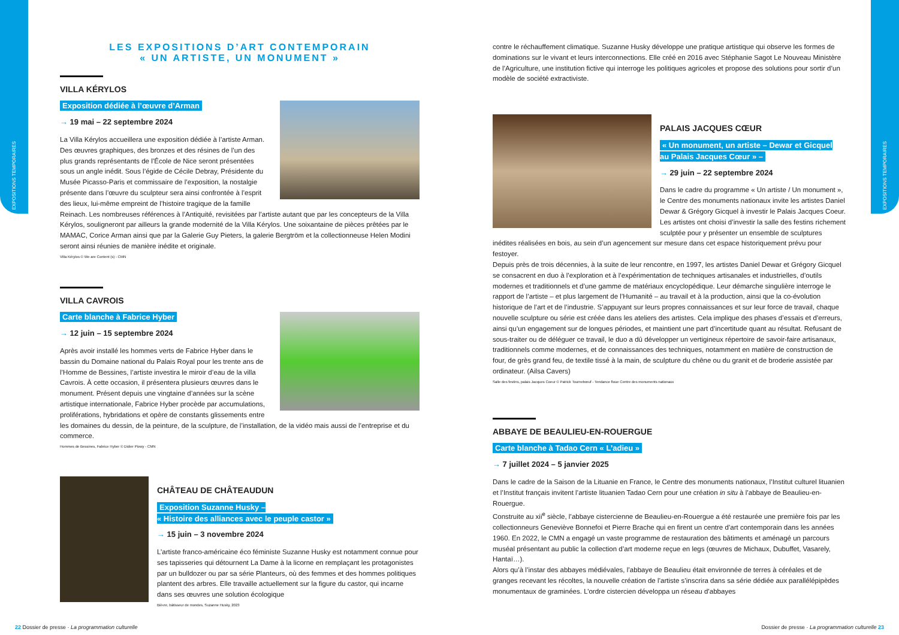EXPOSITIONS TEMPORAIRES
EXPOSITIONS TEMPORAIRES
LES EXPOSITIONS D’ART CONTEMPORAIN
« UN ARTISTE, UN MONUMENT »
VILLA KÉRYLOS
Exposition dédiée à l’œuvre d’Arman
→ 19 mai – 22 septembre 2024
La Villa Kérylos accueillera une exposition dédiée à l’artiste Arman. Des œuvres graphiques, des bronzes et des résines de l’un des plus grands représentants de l’École de Nice seront présentées sous un angle inédit. Sous l’égide de Cécile Debray, Présidente du Musée Picasso-Paris et commissaire de l’exposition, la nostalgie présente dans l’œuvre du sculpteur sera ainsi confrontée à l’esprit des lieux, lui-même empreint de l’histoire tragique de la famille Reinach. Les nombreuses références à l’Antiquité, revisitées par l’artiste autant que par les concepteurs de la Villa Kérylos, souligneront par ailleurs la grande modernité de la Villa Kérylos. Une soixantaine de pièces prêtées par le MAMAC, Corice Arman ainsi que par la Galerie Guy Pieters, la galerie Bergtröm et la collectionneuse Helen Modini seront ainsi réunies de manière inédite et originale.
Villa Kérylos © We are Content (s) - CMN
VILLA CAVROIS
Carte blanche à Fabrice Hyber
→ 12 juin – 15 septembre 2024
Après avoir installé les hommes verts de Fabrice Hyber dans le bassin du Domaine national du Palais Royal pour les trente ans de l’Homme de Bessines, l’artiste investira le miroir d’eau de la villa Cavrois. À cette occasion, il présentera plusieurs œuvres dans le monument. Présent depuis une vingtaine d’années sur la scène artistique internationale, Fabrice Hyber procède par accumulations, proliférations, hybridations et opère de constants glissements entre les domaines du dessin, de la peinture, de la sculpture, de l’installation, de la vidéo mais aussi de l’entreprise et du commerce.
Hommes de Bessines, Fabrice Hyber © Didier Plowy - CMN
CHÂTEAU DE CHÂTEAUDUN
Exposition Suzanne Husky –
« Histoire des alliances avec le peuple castor »
→ 15 juin – 3 novembre 2024
L’artiste franco-américaine éco féministe Suzanne Husky est notamment connue pour ses tapisseries qui détournent La Dame à la licorne en remplaçant les protagonistes par un bulldozer ou par sa série Planteurs, où des femmes et des hommes politiques plantent des arbres. Elle travaille actuellement sur la figure du castor, qui incarne dans ses œuvres une solution écologique
Bièvre, bâtisseur de mondes, Suzanne Husky, 2023
contre le réchauffement climatique. Suzanne Husky développe une pratique artistique qui observe les formes de dominations sur le vivant et leurs interconnections. Elle créé en 2016 avec Stéphanie Sagot Le Nouveau Ministère de l’Agriculture, une institution fictive qui interroge les politiques agricoles et propose des solutions pour sortir d’un modèle de société extractiviste.
PALAIS JACQUES CŒUR
« Un monument, un artiste – Dewar et Gicquel
au Palais Jacques Cœur » –
→ 29 juin – 22 septembre 2024
Dans le cadre du programme « Un artiste / Un monument », le Centre des monuments nationaux invite les artistes Daniel Dewar & Grégory Gicquel à investir le Palais Jacques Coeur. Les artistes ont choisi d’investir la salle des festins richement sculptée pour y présenter un ensemble de sculptures inédites réalisées en bois, au sein d’un agencement sur mesure dans cet espace historiquement prévu pour festoyer.
Depuis près de trois décennies, à la suite de leur rencontre, en 1997, les artistes Daniel Dewar et Grégory Gicquel se consacrent en duo à l’exploration et à l’expérimentation de techniques artisanales et industrielles, d’outils modernes et traditionnels et d’une gamme de matériaux encyclopédique. Leur démarche singulière interroge le rapport de l’artiste – et plus largement de l’Humanité – au travail et à la production, ainsi que la co-évolution historique de l’art et de l’industrie. S’appuyant sur leurs propres connaissances et sur leur force de travail, chaque nouvelle sculpture ou série est créée dans les ateliers des artistes. Cela implique des phases d’essais et d’erreurs, ainsi qu’un engagement sur de longues périodes, et maintient une part d’incertitude quant au résultat. Refusant de sous-traiter ou de déléguer ce travail, le duo a dû développer un vertigineux répertoire de savoir-faire artisanaux, traditionnels comme modernes, et de connaissances des techniques, notamment en matière de construction de four, de grès grand feu, de textile tissé à la main, de sculpture du chêne ou du granit et de broderie assistée par ordinateur. (Ailsa Cavers)
Salle des festins, palais Jacques Coeur © Patrick Tournebœuf - Tendance floue Centre des monuments nationaux
ABBAYE DE BEAULIEU-EN-ROUERGUE
Carte blanche à Tadao Cern « L’adieu »
→ 7 juillet 2024 – 5 janvier 2025
Dans le cadre de la Saison de la Lituanie en France, le Centre des monuments nationaux, l’Institut culturel lituanien et l’Institut français invitent l’artiste lituanien Tadao Cern pour une création in situ à l’abbaye de Beaulieu-en-Rouergue.
Construite au xii<sup>e</sup> siècle, l’abbaye cistercienne de Beaulieu-en-Rouergue a été restaurée une première fois par les collectionneurs Geneviève Bonnefoi et Pierre Brache qui en firent un centre d’art contemporain dans les années 1960. En 2022, le CMN a engagé un vaste programme de restauration des bâtiments et aménagé un parcours muséal présentant au public la collection d’art moderne reçue en legs (œuvres de Michaux, Dubuffet, Vasarely, Hantaï…).
Alors qu’à l’instar des abbayes médiévales, l’abbaye de Beaulieu était environnée de terres à céréales et de granges recevant les récoltes, la nouvelle création de l’artiste s’inscrira dans sa série dédiée aux parallélépipèdes monumentaux de graminées. L’ordre cistercien développa un réseau d’abbayes
22 Dossier de presse · La programmation culturelle
Dossier de presse · La programmation culturelle 23